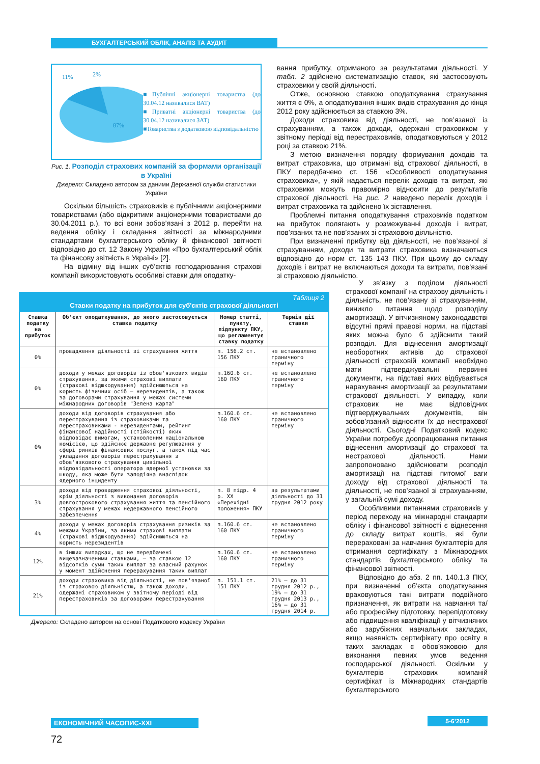БУХГАЛТЕРСЬКИЙ ОБЛІК, АНАЛІЗ ТА АУДИТ
11%
2%
87%
■Публічні акціонерні товариства (до 30.04.12 називалися ВАТ)
■Приватні акціонерні товариства (до 30.04.12 називалися ЗАТ)
■Товариства з додатковою відповідальністю
Рис. 1. Розподіл страхових компаній за формами організації в Україні
Джерело: Складено автором за даними Державної служби статистики України
Оскільки більшість страховиків є публічними акціонерними товариствами (або відкритими акціонерними товариствами до 30.04.2011 р.), то всі вони зобов’язані з 2012 р. перейти на ведення обліку і складання звітності за міжнародними стандартами бухгалтерського обліку й фінансової звітності відповідно до ст. 12 Закону України «Про бухгалтерський облік та фінансову звітність в Україні» [2].
На відміну від інших суб’єктів господарювання страхові компанії використовують особливі ставки для оподатку-
вання прибутку, отриманого за результатами діяльності. У табл. 2 здійснено систематизацію ставок, які застосовують страховики у своїй діяльності.
Отже, основною ставкою оподаткування страхування життя є 0%, а оподаткування інших видів страхування до кінця 2012 року здійснюється за ставкою 3%.
Доходи страховика від діяльності, не пов’язаної із страхуванням, а також доходи, одержані страховиком у звітному періоді від перестраховиків, оподатковуються у 2012 році за ставкою 21%.
З метою визначення порядку формування доходів та витрат страховика, що отримані від страхової діяльності, в ПКУ передбачено ст. 156 «Особливості оподаткування страховика», у якій надається перелік доходів та витрат, які страховики можуть правомірно відносити до результатів страхової діяльності. На рис. 2 наведено перелік доходів і витрат страховика та здійснено їх зіставлення.
Проблемні питання оподаткування страховиків податком на прибуток полягають у розмежуванні доходів і витрат, пов’язаних та не пов’язаних зі страховою діяльністю.
При визначенні прибутку від діяльності, не пов’язаної зі страхуванням, доходи та витрати страховика визначаються відповідно до норм ст. 135–143 ПКУ. При цьому до складу доходів і витрат не включаються доходи та витрати, пов’язані зі страховою діяльністю.
Таблиця 2
Ставки податку на прибуток для суб'єктів страхової діяльності
| Ставка податку на прибуток | Об’єкт оподаткування, до якого застосовується ставка податку | Номер статті, пункту, підпункту ПКУ, що регламентує ставку податку | Термін дії ставки |
| --- | --- | --- | --- |
| 0% | провадження діяльності зі страхування життя | п. 156.2 ст. 156 ПКУ | не встановлено граничного терміну |
| 0% | доходи у межах договорів із обов'язкових видів страхування, за якими страхові виплати (страхові відшкодування) здійснюються на користь фізичних осіб – нерезидентів, а також за договорами страхування у межах системи міжнародних договорів "Зелена карта" | п.160.6 ст. 160 ПКУ | не встановлено граничного терміну |
| 0% | доходи від договорів страхування або перестрахування із страховиками та перестраховиками - нерезидентами, рейтинг фінансової надійності (стійкості) яких відповідає вимогам, установленим національною комісією, що здійснює державне регулювання у сфері ринків фінансових послуг, а також під час укладання договорів перестрахування з обов'язкового страхування цивільної відповідальності оператора ядерної установки за шкоду, яка може бути заподіяна внаслідок ядерного інциденту | п.160.6 ст. 160 ПКУ | не встановлено граничного терміну |
| 3% | доходи від провадження страхової діяльності, крім діяльності з виконання договорів довгострокового страхування життя та пенсійного страхування у межах недержавного пенсійного забезпечення | п. 8 підр. 4 р. XX «Перехідні положення» ПКУ | за результатами діяльності до 31 грудня 2012 року |
| 4% | доходи у межах договорів страхування ризиків за межами України, за якими страхові виплати (страхові відшкодування) здійснюються на користь нерезидентів | п.160.6 ст. 160 ПКУ | не встановлено граничного терміну |
| 12% | в інших випадках, що не передбачені вищезазначеними ставками, – за ставкою 12 відсотків суми таких виплат за власний рахунок у момент здійснення перерахування таких виплат | п.160.6 ст. 160 ПКУ | не встановлено граничного терміну |
| 21% | доходи страховика від діяльності, не пов'язаної із страховою діяльністю, а також доходи, одержані страховиком у звітному періоді від перестраховиків за договорами перестрахування | п. 151.1 ст. 151 ПКУ | 21% – до 31 грудня 2012 р., 19% – до 31 грудня 2013 р., 16% – до 31 грудня 2014 р. |
Джерело: Складено автором на основі Податкового кодексу України
У зв’язку з поділом діяльності страхової компанії на страхову діяльність і діяльність, не пов’язану зі страхуванням, виникло питання щодо розподілу амортизації. У вітчизняному законодавстві відсутні прямі правові норми, на підставі яких можна було б здійснити такий розподіл. Для віднесення амортизації необоротних активів до страхової діяльності страховій компанії необхідно мати підтверджувальні первинні документи, на підставі яких відбувається нарахування амортизації за результатами страхової діяльності. У випадку, коли страховик не має відповідних підтверджувальних документів, він зобов’язаний відносити їх до нестрахової діяльності. Сьогодні Податковий кодекс України потребує доопрацювання питання віднесення амортизації до страхової та нестрахової діяльності. Нами запропоновано здійснювати розподіл амортизації на підставі питомої ваги доходу від страхової діяльності та діяльності, не пов’язаної зі страхуванням, у загальній сумі доходу.
Особливими питаннями страховиків у період переходу на міжнародні стандарти обліку і фінансової звітності є віднесення до складу витрат коштів, які були перераховані за навчання бухгалтерів для отримання сертифікату з Міжнародних стандартів бухгалтерського обліку та фінансової звітності.
Відповідно до абз. 2 пп. 140.1.3 ПКУ, при визначенні об’єкта оподаткування враховуються такі витрати подвійного призначення, як витрати на навчання та/або професійну підготовку, перепідготовку або підвищення кваліфікації у вітчизняних або зарубіжних навчальних закладах, якщо наявність сертифікату про освіту в таких закладах є обов’язковою для виконання певних умов ведення господарської діяльності. Оскільки у бухгалтерів страхових компаній сертифікат із Міжнародних стандартів бухгалтерського
ЕКОНОМІЧНИЙ ЧАСОПИС-XXI 5-6’2012
72